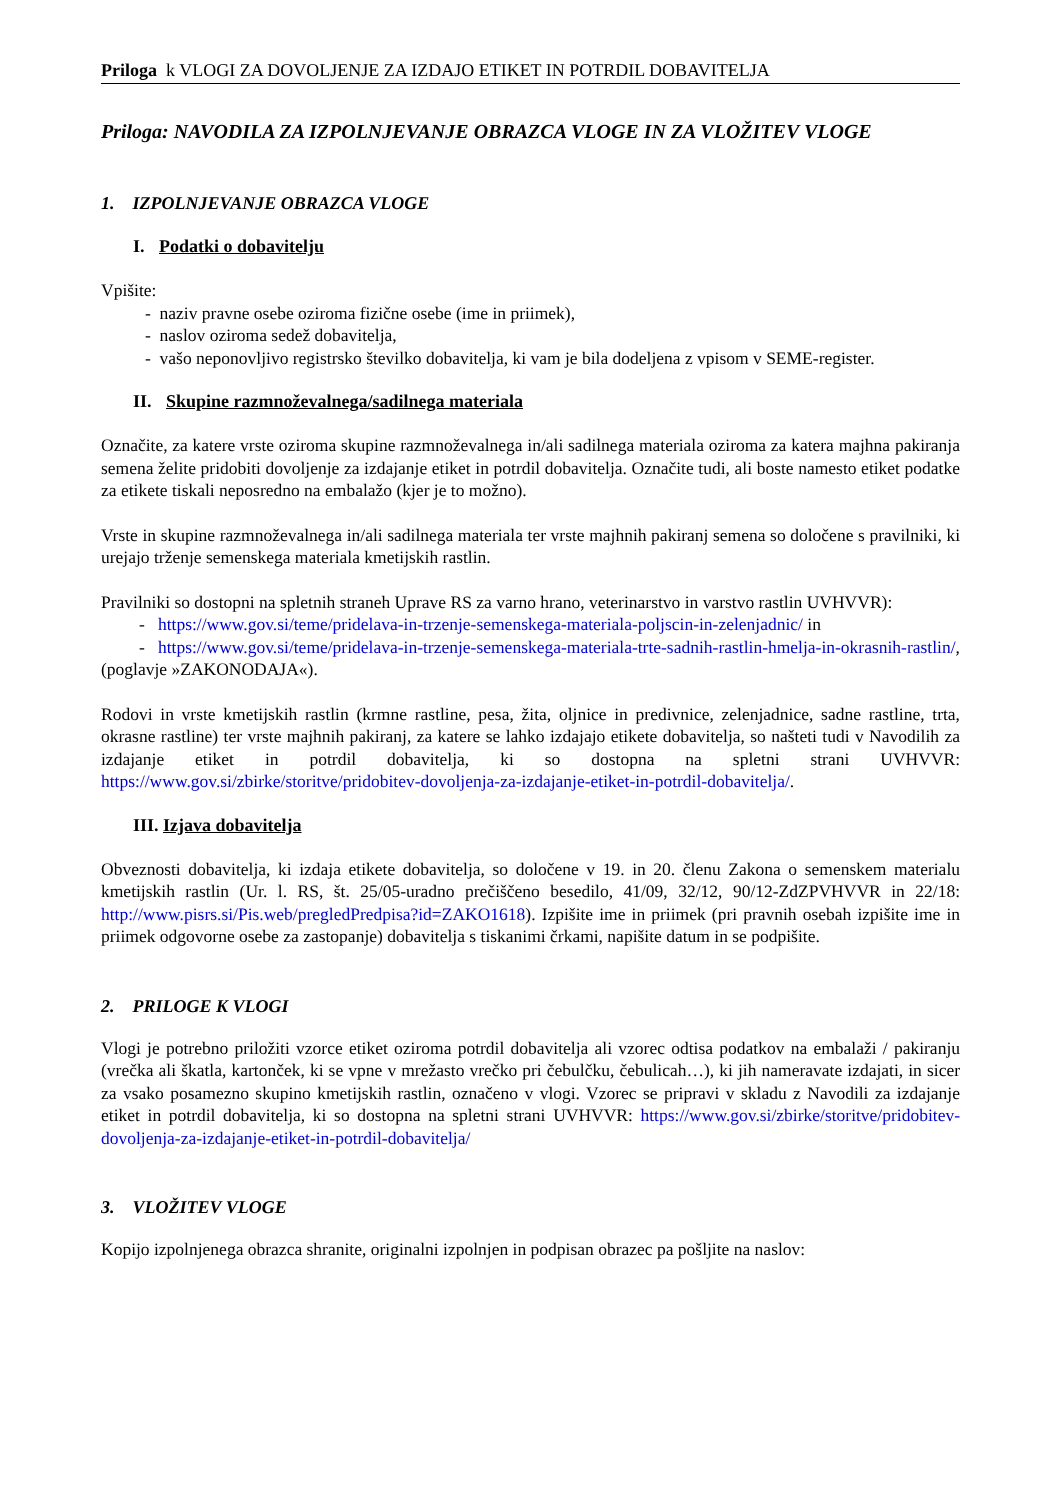Priloga k VLOGI ZA DOVOLJENJE ZA IZDAJO ETIKET IN POTRDIL DOBAVITELJA
Priloga: NAVODILA ZA IZPOLNJEVANJE OBRAZCA VLOGE IN ZA VLOŽITEV VLOGE
1. IZPOLNJEVANJE OBRAZCA VLOGE
I. Podatki o dobavitelju
Vpišite:
- naziv pravne osebe oziroma fizične osebe (ime in priimek),
- naslov oziroma sedež dobavitelja,
- vašo neponovljivo registrsko številko dobavitelja, ki vam je bila dodeljena z vpisom v SEME-register.
II. Skupine razmnoževalnega/sadilnega materiala
Označite, za katere vrste oziroma skupine razmnoževalnega in/ali sadilnega materiala oziroma za katera majhna pakiranja semena želite pridobiti dovoljenje za izdajanje etiket in potrdil dobavitelja. Označite tudi, ali boste namesto etiket podatke za etikete tiskali neposredno na embalažo (kjer je to možno).
Vrste in skupine razmnoževalnega in/ali sadilnega materiala ter vrste majhnih pakiranj semena so določene s pravilniki, ki urejajo trženje semenskega materiala kmetijskih rastlin.
Pravilniki so dostopni na spletnih straneh Uprave RS za varno hrano, veterinarstvo in varstvo rastlin UVHVVR):
- https://www.gov.si/teme/pridelava-in-trzenje-semenskega-materiala-poljscin-in-zelenjadnic/ in
- https://www.gov.si/teme/pridelava-in-trzenje-semenskega-materiala-trte-sadnih-rastlin-hmelja-in-okrasnih-rastlin/,
(poglavje »ZAKONODAJA«).
Rodovi in vrste kmetijskih rastlin (krmne rastline, pesa, žita, oljnice in predivnice, zelenjadnice, sadne rastline, trta, okrasne rastline) ter vrste majhnih pakiranj, za katere se lahko izdajajo etikete dobavitelja, so našteti tudi v Navodilih za izdajanje etiket in potrdil dobavitelja, ki so dostopna na spletni strani UVHVVR: https://www.gov.si/zbirke/storitve/pridobitev-dovoljenja-za-izdajanje-etiket-in-potrdil-dobavitelja/.
III. Izjava dobavitelja
Obveznosti dobavitelja, ki izdaja etikete dobavitelja, so določene v 19. in 20. členu Zakona o semenskem materialu kmetijskih rastlin (Ur. l. RS, št. 25/05-uradno prečiščeno besedilo, 41/09, 32/12, 90/12-ZdZPVHVVR in 22/18: http://www.pisrs.si/Pis.web/pregledPredpisa?id=ZAKO1618). Izpišite ime in priimek (pri pravnih osebah izpišite ime in priimek odgovorne osebe za zastopanje) dobavitelja s tiskanimi črkami, napišite datum in se podpišite.
2. PRILOGE K VLOGI
Vlogi je potrebno priložiti vzorce etiket oziroma potrdil dobavitelja ali vzorec odtisa podatkov na embalaži / pakiranju (vrečka ali škatla, kartonček, ki se vpne v mrežasto vrečko pri čebulčku, čebulicah…), ki jih nameravate izdajati, in sicer za vsako posamezno skupino kmetijskih rastlin, označeno v vlogi. Vzorec se pripravi v skladu z Navodili za izdajanje etiket in potrdil dobavitelja, ki so dostopna na spletni strani UVHVVR: https://www.gov.si/zbirke/storitve/pridobitev-dovoljenja-za-izdajanje-etiket-in-potrdil-dobavitelja/
3. VLOŽITEV VLOGE
Kopijo izpolnjenega obrazca shranite, originalni izpolnjen in podpisan obrazec pa pošljite na naslov: